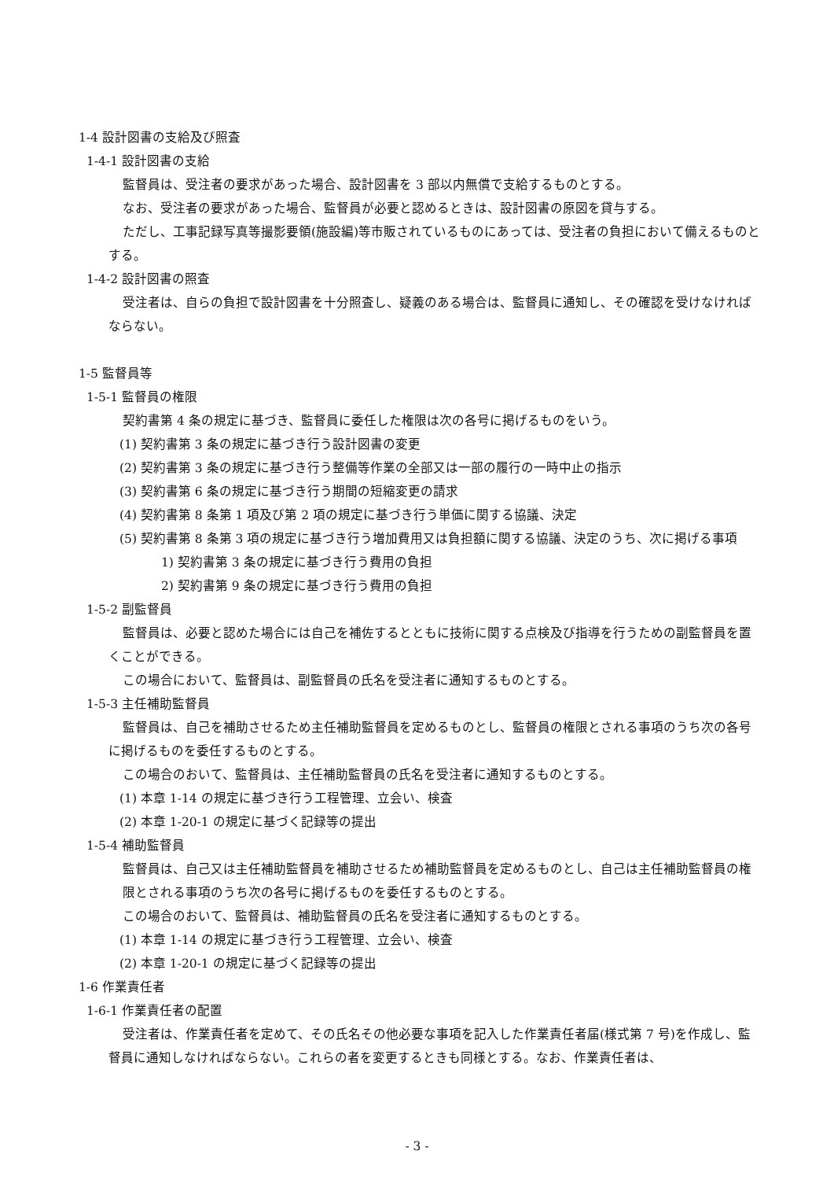1-4 設計図書の支給及び照査
1-4-1 設計図書の支給
監督員は、受注者の要求があった場合、設計図書を 3 部以内無償で支給するものとする。
なお、受注者の要求があった場合、監督員が必要と認めるときは、設計図書の原図を貸与する。
ただし、工事記録写真等撮影要領(施設編)等市販されているものにあっては、受注者の負担において備えるものとする。
1-4-2 設計図書の照査
受注者は、自らの負担で設計図書を十分照査し、疑義のある場合は、監督員に通知し、その確認を受けなければならない。
1-5 監督員等
1-5-1 監督員の権限
契約書第 4 条の規定に基づき、監督員に委任した権限は次の各号に掲げるものをいう。
(1) 契約書第 3 条の規定に基づき行う設計図書の変更
(2) 契約書第 3 条の規定に基づき行う整備等作業の全部又は一部の履行の一時中止の指示
(3) 契約書第 6 条の規定に基づき行う期間の短縮変更の請求
(4) 契約書第 8 条第 1 項及び第 2 項の規定に基づき行う単価に関する協議、決定
(5) 契約書第 8 条第 3 項の規定に基づき行う増加費用又は負担額に関する協議、決定のうち、次に掲げる事項
1) 契約書第 3 条の規定に基づき行う費用の負担
2) 契約書第 9 条の規定に基づき行う費用の負担
1-5-2 副監督員
監督員は、必要と認めた場合には自己を補佐するとともに技術に関する点検及び指導を行うための副監督員を置くことができる。
この場合において、監督員は、副監督員の氏名を受注者に通知するものとする。
1-5-3 主任補助監督員
監督員は、自己を補助させるため主任補助監督員を定めるものとし、監督員の権限とされる事項のうち次の各号に掲げるものを委任するものとする。
この場合のおいて、監督員は、主任補助監督員の氏名を受注者に通知するものとする。
(1) 本章 1-14 の規定に基づき行う工程管理、立会い、検査
(2) 本章 1-20-1 の規定に基づく記録等の提出
1-5-4 補助監督員
監督員は、自己又は主任補助監督員を補助させるため補助監督員を定めるものとし、自己は主任補助監督員の権限とされる事項のうち次の各号に掲げるものを委任するものとする。
この場合のおいて、監督員は、補助監督員の氏名を受注者に通知するものとする。
(1) 本章 1-14 の規定に基づき行う工程管理、立会い、検査
(2) 本章 1-20-1 の規定に基づく記録等の提出
1-6 作業責任者
1-6-1 作業責任者の配置
受注者は、作業責任者を定めて、その氏名その他必要な事項を記入した作業責任者届(様式第 7 号)を作成し、監督員に通知しなければならない。これらの者を変更するときも同様とする。なお、作業責任者は、
- 3 -